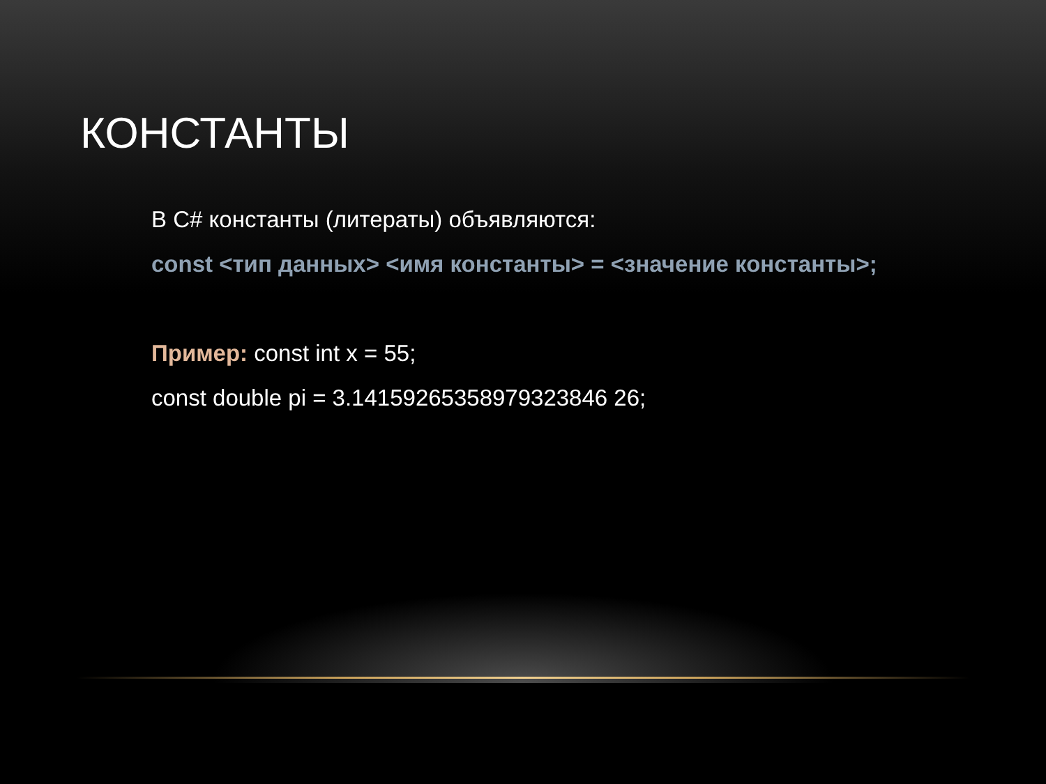КОНСТАНТЫ
В C# константы (литераты) объявляются:
const <тип данных> <имя константы> = <значение константы>;
Пример: const int x = 55;
const double pi = 3.14159265358979323846 26;